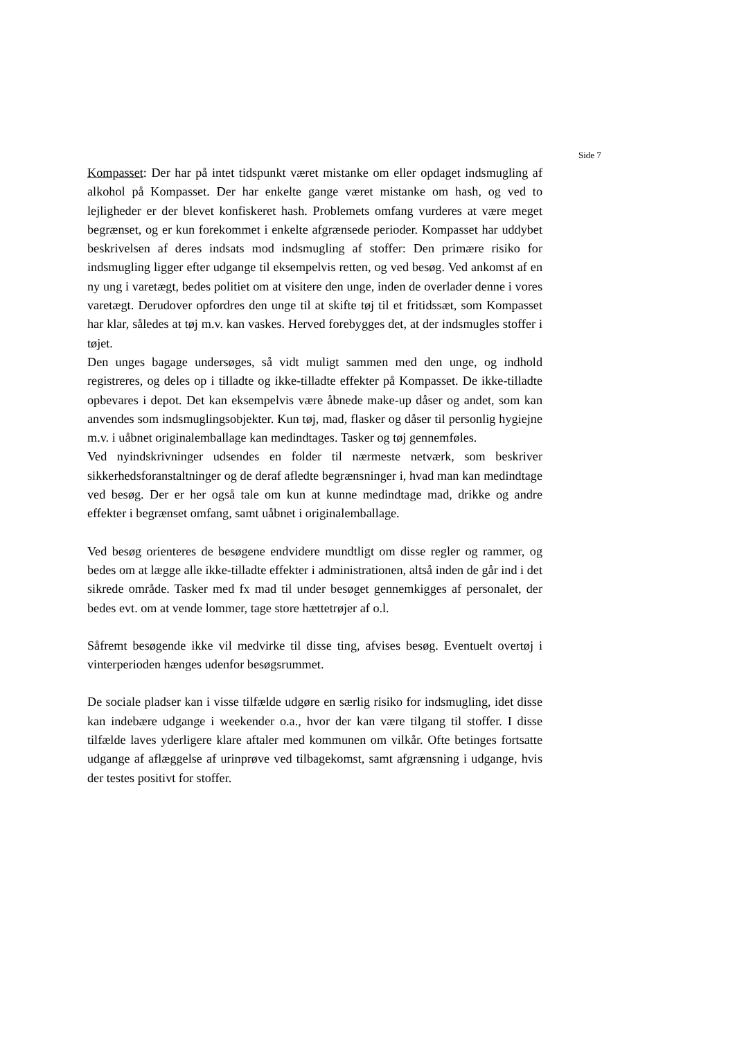Side 7
Kompasset: Der har på intet tidspunkt været mistanke om eller opdaget indsmugling af alkohol på Kompasset. Der har enkelte gange været mistanke om hash, og ved to lejligheder er der blevet konfiskeret hash. Problemets omfang vurderes at være meget begrænset, og er kun forekommet i enkelte afgrænsede perioder. Kompasset har uddybet beskrivelsen af deres indsats mod indsmugling af stoffer: Den primære risiko for indsmugling ligger efter udgange til eksempelvis retten, og ved besøg. Ved ankomst af en ny ung i varetægt, bedes politiet om at visitere den unge, inden de overlader denne i vores varetægt. Derudover opfordres den unge til at skifte tøj til et fritidssæt, som Kompasset har klar, således at tøj m.v. kan vaskes. Herved forebygges det, at der indsmugles stoffer i tøjet.
Den unges bagage undersøges, så vidt muligt sammen med den unge, og indhold registreres, og deles op i tilladte og ikke-tilladte effekter på Kompasset. De ikke-tilladte opbevares i depot. Det kan eksempelvis være åbnede make-up dåser og andet, som kan anvendes som indsmuglingsobjekter. Kun tøj, mad, flasker og dåser til personlig hygiejne m.v. i uåbnet originalemballage kan medindtages. Tasker og tøj gennemføles.
Ved nyindskrivninger udsendes en folder til nærmeste netværk, som beskriver sikkerhedsforanstaltninger og de deraf afledte begrænsninger i, hvad man kan medindtage ved besøg. Der er her også tale om kun at kunne medindtage mad, drikke og andre effekter i begrænset omfang, samt uåbnet i originalemballage.
Ved besøg orienteres de besøgene endvidere mundtligt om disse regler og rammer, og bedes om at lægge alle ikke-tilladte effekter i administrationen, altså inden de går ind i det sikrede område. Tasker med fx mad til under besøget gennemkigges af personalet, der bedes evt. om at vende lommer, tage store hættetrøjer af o.l.
Såfremt besøgende ikke vil medvirke til disse ting, afvises besøg. Eventuelt overtøj i vinterperioden hænges udenfor besøgsrummet.
De sociale pladser kan i visse tilfælde udgøre en særlig risiko for indsmugling, idet disse kan indebære udgange i weekender o.a., hvor der kan være tilgang til stoffer. I disse tilfælde laves yderligere klare aftaler med kommunen om vilkår. Ofte betinges fortsatte udgange af aflæggelse af urinprøve ved tilbagekomst, samt afgrænsning i udgange, hvis der testes positivt for stoffer.